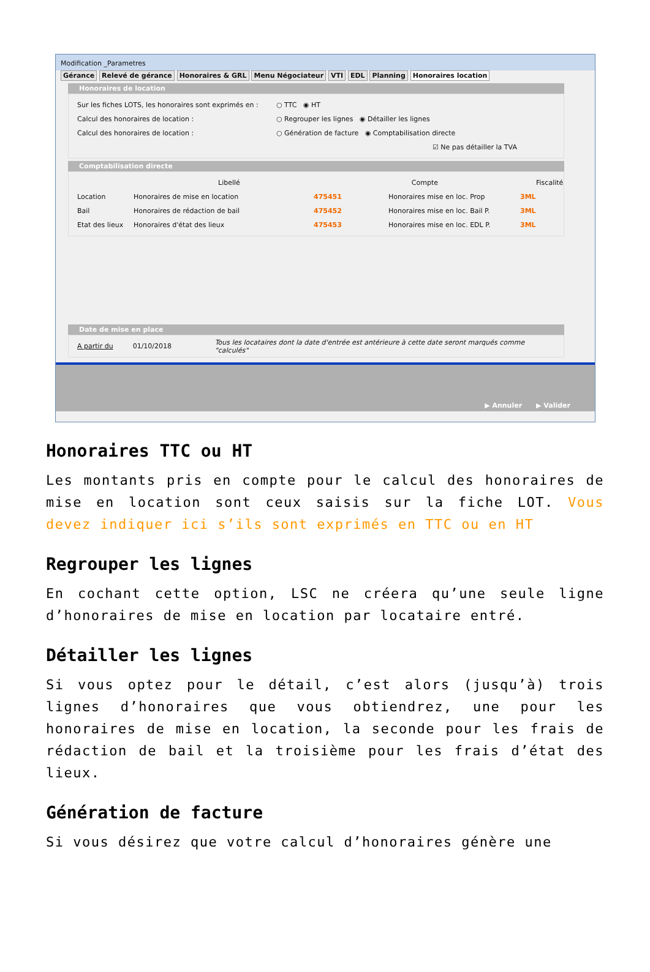Modification _Parametres
Gérance Relevé de gérance Honoraires & GRL Menu Négociateur VTI EDL Planning Honoraires location
Honoraires de location
Sur les fiches LOTS, les honoraires sont exprimés en :
○ TTC ◉ HT
Calcul des honoraires de location :
○ Regrouper les lignes ◉ Détailler les lignes
Calcul des honoraires de location :
○ Génération de facture ◉ Comptabilisation directe
☑ Ne pas détailler la TVA
Comptabilisation directe
Libellé Compte Fiscalité
Location Honoraires de mise en location 475451 Honoraires mise en loc. Prop 3ML
Bail Honoraires de rédaction de bail 475452 Honoraires mise en loc. Bail P. 3ML
Etat des lieux
Honoraires d'état des lieux 475453 Honoraires mise en loc. EDL P. 3ML
Date de mise en place
A partir du 01/10/2018 Tous les locataires dont la date d'entrée est antérieure à cette date seront marqués comme "calculés"
▶ Annuler ▶ Valider
Honoraires TTC ou HT
Les montants pris en compte pour le calcul des honoraires de mise en location sont ceux saisis sur la fiche LOT. Vous devez indiquer ici s’ils sont exprimés en TTC ou en HT
Regrouper les lignes
En cochant cette option, LSC ne créera qu’une seule ligne d’honoraires de mise en location par locataire entré.
Détailler les lignes
Si vous optez pour le détail, c’est alors (jusqu’à) trois lignes d’honoraires que vous obtiendrez, une pour les honoraires de mise en location, la seconde pour les frais de rédaction de bail et la troisième pour les frais d’état des lieux.
Génération de facture
Si vous désirez que votre calcul d’honoraires génère une